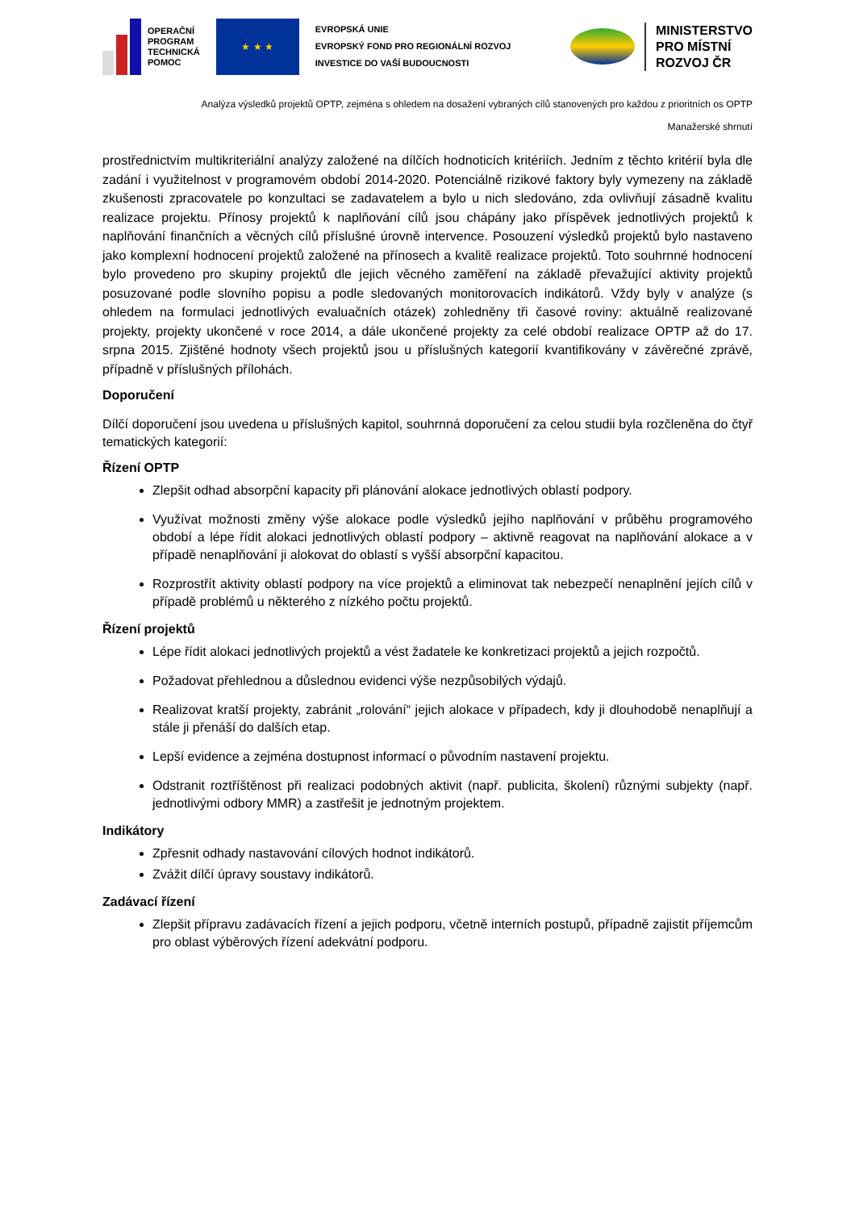OPERAČNÍ
PROGRAM
TECHNICKÁ
POMOC
★ ★ ★
EVROPSKÁ UNIE
EVROPSKÝ FOND PRO REGIONÁLNÍ ROZVOJ
INVESTICE DO VAŠÍ BUDOUCNOSTI
MINISTERSTVO
PRO MÍSTNÍ
ROZVOJ ČR
Analýza výsledků projektů OPTP, zejména s ohledem na dosažení vybraných cílů stanovených pro každou z prioritních os OPTP
Manažerské shrnutí
prostřednictvím multikriteriální analýzy založené na dílčích hodnoticích kritériích. Jedním z těchto kritérií byla dle zadání i využitelnost v programovém období 2014-2020. Potenciálně rizikové faktory byly vymezeny na základě zkušenosti zpracovatele po konzultaci se zadavatelem a bylo u nich sledováno, zda ovlivňují zásadně kvalitu realizace projektu. Přínosy projektů k naplňování cílů jsou chápány jako příspěvek jednotlivých projektů k naplňování finančních a věcných cílů příslušné úrovně intervence. Posouzení výsledků projektů bylo nastaveno jako komplexní hodnocení projektů založené na přínosech a kvalitě realizace projektů. Toto souhrnné hodnocení bylo provedeno pro skupiny projektů dle jejich věcného zaměření na základě převažující aktivity projektů posuzované podle slovního popisu a podle sledovaných monitorovacích indikátorů. Vždy byly v analýze (s ohledem na formulaci jednotlivých evaluačních otázek) zohledněny tři časové roviny: aktuálně realizované projekty, projekty ukončené v roce 2014, a dále ukončené projekty za celé období realizace OPTP až do 17. srpna 2015. Zjištěné hodnoty všech projektů jsou u příslušných kategorií kvantifikovány v závěrečné zprávě, případně v příslušných přílohách.
Doporučení
Dílčí doporučení jsou uvedena u příslušných kapitol, souhrnná doporučení za celou studii byla rozčleněna do čtyř tematických kategorií:
Řízení OPTP
Zlepšit odhad absorpční kapacity při plánování alokace jednotlivých oblastí podpory.
Využívat možnosti změny výše alokace podle výsledků jejího naplňování v průběhu programového období a lépe řídit alokaci jednotlivých oblastí podpory – aktivně reagovat na naplňování alokace a v případě nenaplňování ji alokovat do oblastí s vyšší absorpční kapacitou.
Rozprostřít aktivity oblastí podpory na více projektů a eliminovat tak nebezpečí nenaplnění jejích cílů v případě problémů u některého z nízkého počtu projektů.
Řízení projektů
Lépe řídit alokaci jednotlivých projektů a vést žadatele ke konkretizaci projektů a jejich rozpočtů.
Požadovat přehlednou a důslednou evidenci výše nezpůsobilých výdajů.
Realizovat kratší projekty, zabránit „rolování“ jejich alokace v případech, kdy ji dlouhodobě nenaplňují a stále ji přenáší do dalších etap.
Lepší evidence a zejména dostupnost informací o původním nastavení projektu.
Odstranit roztříštěnost při realizaci podobných aktivit (např. publicita, školení) různými subjekty (např. jednotlivými odbory MMR) a zastřešit je jednotným projektem.
Indikátory
Zpřesnit odhady nastavování cílových hodnot indikátorů.
Zvážit dílčí úpravy soustavy indikátorů.
Zadávací řízení
Zlepšit přípravu zadávacích řízení a jejich podporu, včetně interních postupů, případně zajistit příjemcům pro oblast výběrových řízení adekvátní podporu.